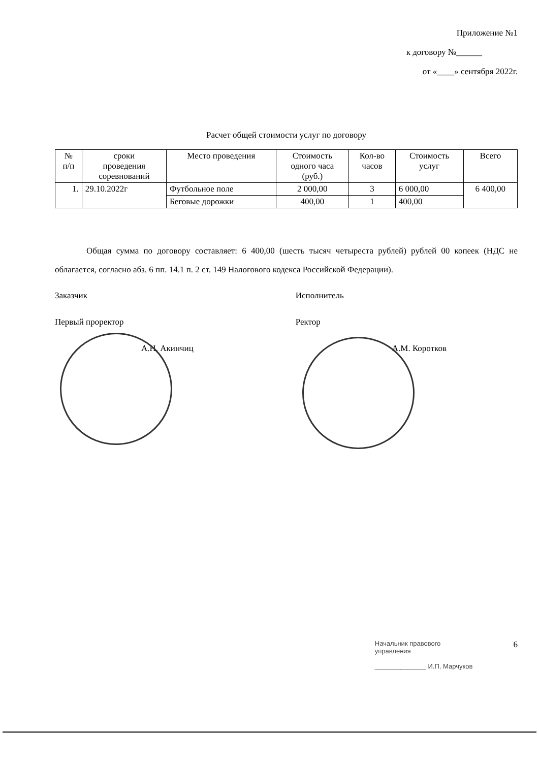Приложение №1
к договору №______
от «____» сентября 2022г.
Расчет общей стоимости услуг по договору
| № п/п | сроки проведения соревнований | Место проведения | Стоимость одного часа (руб.) | Кол-во часов | Стоимость услуг | Всего |
| --- | --- | --- | --- | --- | --- | --- |
| 1. | 29.10.2022г | Футбольное поле | 2 000,00 | 3 | 6 000,00 | 6 400,00 |
| | | Беговые дорожки | 400,00 | 1 | 400,00 | |
Общая сумма по договору составляет: 6 400,00 (шесть тысяч четыреста рублей) рублей 00 копеек (НДС не облагается, согласно абз. 6 пп. 14.1 п. 2 ст. 149 Налогового кодекса Российской Федерации).
Заказчик
Первый проректор
А.Н. Акинчиц
Исполнитель
Ректор
А.М. Коротков
Начальник правового
управления
______________ И.П. Марчуков
6